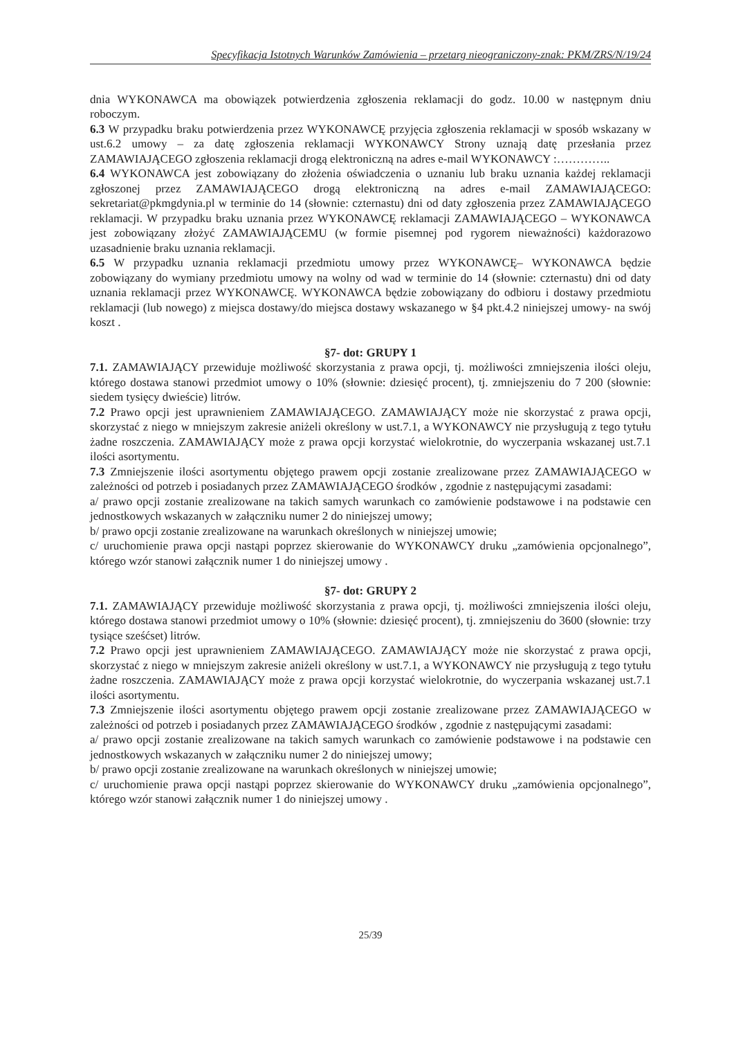Specyfikacja Istotnych Warunków Zamówienia – przetarg nieograniczony-znak: PKM/ZRS/N/19/24
dnia WYKONAWCA ma obowiązek potwierdzenia zgłoszenia reklamacji do godz. 10.00 w następnym dniu roboczym.
6.3 W przypadku braku potwierdzenia przez WYKONAWCĘ przyjęcia zgłoszenia reklamacji w sposób wskazany w ust.6.2 umowy – za datę zgłoszenia reklamacji WYKONAWCY Strony uznają datę przesłania przez ZAMAWIAJĄCEGO zgłoszenia reklamacji drogą elektroniczną na adres e-mail WYKONAWCY :…………..
6.4 WYKONAWCA jest zobowiązany do złożenia oświadczenia o uznaniu lub braku uznania każdej reklamacji zgłoszonej przez ZAMAWIAJĄCEGO drogą elektroniczną na adres e-mail ZAMAWIAJĄCEGO: sekretariat@pkmgdynia.pl w terminie do 14 (słownie: czternastu) dni od daty zgłoszenia przez ZAMAWIAJĄCEGO reklamacji. W przypadku braku uznania przez WYKONAWCĘ reklamacji ZAMAWIAJĄCEGO – WYKONAWCA jest zobowiązany złożyć ZAMAWIAJĄCEMU (w formie pisemnej pod rygorem nieważności) każdorazowo uzasadnienie braku uznania reklamacji.
6.5 W przypadku uznania reklamacji przedmiotu umowy przez WYKONAWCĘ– WYKONAWCA będzie zobowiązany do wymiany przedmiotu umowy na wolny od wad w terminie do 14 (słownie: czternastu) dni od daty uznania reklamacji przez WYKONAWCĘ. WYKONAWCA będzie zobowiązany do odbioru i dostawy przedmiotu reklamacji (lub nowego) z miejsca dostawy/do miejsca dostawy wskazanego w §4 pkt.4.2 niniejszej umowy- na swój koszt .
§7- dot: GRUPY 1
7.1. ZAMAWIAJĄCY przewiduje możliwość skorzystania z prawa opcji, tj. możliwości zmniejszenia ilości oleju, którego dostawa stanowi przedmiot umowy o 10% (słownie: dziesięć procent), tj. zmniejszeniu do 7 200 (słownie: siedem tysięcy dwieście) litrów.
7.2 Prawo opcji jest uprawnieniem ZAMAWIAJĄCEGO. ZAMAWIAJĄCY może nie skorzystać z prawa opcji, skorzystać z niego w mniejszym zakresie aniżeli określony w ust.7.1, a WYKONAWCY nie przysługują z tego tytułu żadne roszczenia. ZAMAWIAJĄCY może z prawa opcji korzystać wielokrotnie, do wyczerpania wskazanej ust.7.1 ilości asortymentu.
7.3 Zmniejszenie ilości asortymentu objętego prawem opcji zostanie zrealizowane przez ZAMAWIAJĄCEGO w zależności od potrzeb i posiadanych przez ZAMAWIAJĄCEGO środków , zgodnie z następującymi zasadami:
a/ prawo opcji zostanie zrealizowane na takich samych warunkach co zamówienie podstawowe i na podstawie cen jednostkowych wskazanych w załączniku numer 2 do niniejszej umowy;
b/ prawo opcji zostanie zrealizowane na warunkach określonych w niniejszej umowie;
c/ uruchomienie prawa opcji nastąpi poprzez skierowanie do WYKONAWCY druku „zamówienia opcjonalnego”, którego wzór stanowi załącznik numer 1 do niniejszej umowy .
§7- dot: GRUPY 2
7.1. ZAMAWIAJĄCY przewiduje możliwość skorzystania z prawa opcji, tj. możliwości zmniejszenia ilości oleju, którego dostawa stanowi przedmiot umowy o 10% (słownie: dziesięć procent), tj. zmniejszeniu do 3600 (słownie: trzy tysiące sześćset) litrów.
7.2 Prawo opcji jest uprawnieniem ZAMAWIAJĄCEGO. ZAMAWIAJĄCY może nie skorzystać z prawa opcji, skorzystać z niego w mniejszym zakresie aniżeli określony w ust.7.1, a WYKONAWCY nie przysługują z tego tytułu żadne roszczenia. ZAMAWIAJĄCY może z prawa opcji korzystać wielokrotnie, do wyczerpania wskazanej ust.7.1 ilości asortymentu.
7.3 Zmniejszenie ilości asortymentu objętego prawem opcji zostanie zrealizowane przez ZAMAWIAJĄCEGO w zależności od potrzeb i posiadanych przez ZAMAWIAJĄCEGO środków , zgodnie z następującymi zasadami:
a/ prawo opcji zostanie zrealizowane na takich samych warunkach co zamówienie podstawowe i na podstawie cen jednostkowych wskazanych w załączniku numer 2 do niniejszej umowy;
b/ prawo opcji zostanie zrealizowane na warunkach określonych w niniejszej umowie;
c/ uruchomienie prawa opcji nastąpi poprzez skierowanie do WYKONAWCY druku „zamówienia opcjonalnego”, którego wzór stanowi załącznik numer 1 do niniejszej umowy .
25/39